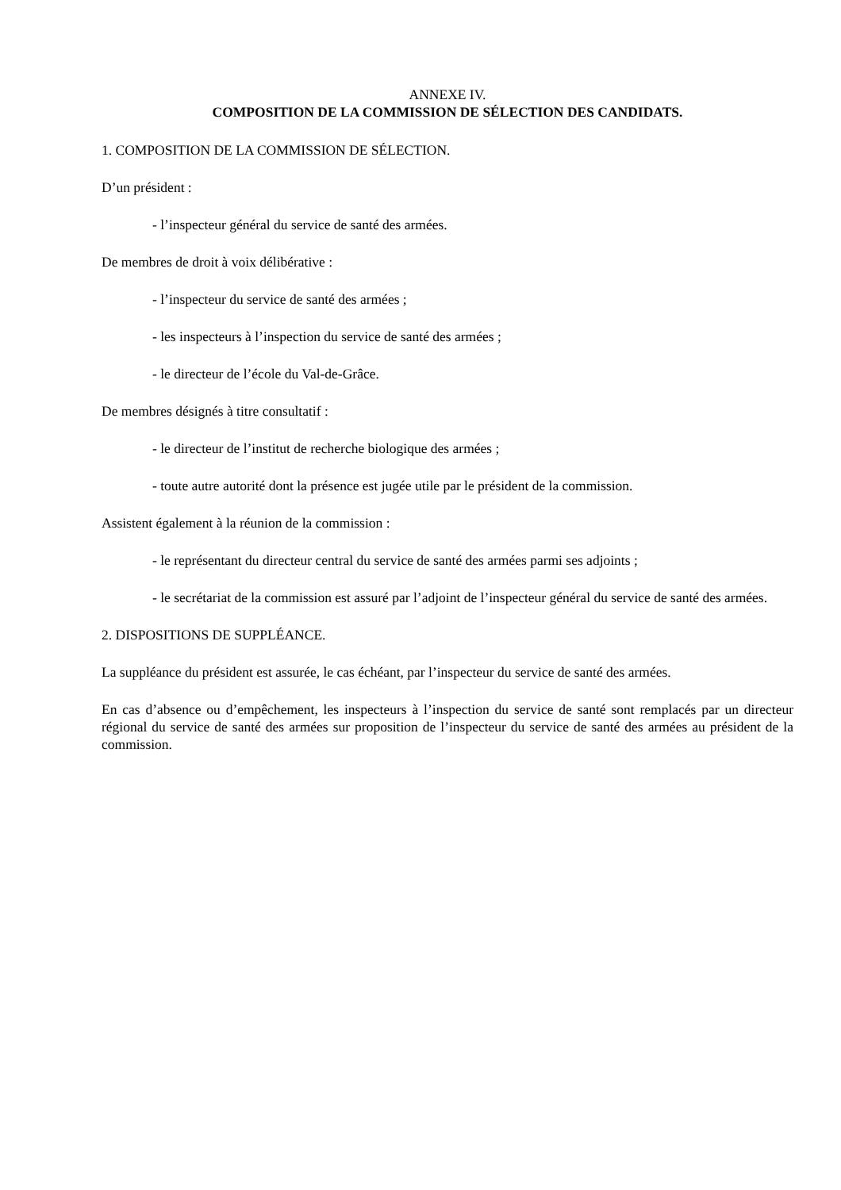ANNEXE IV.
COMPOSITION DE LA COMMISSION DE SÉLECTION DES CANDIDATS.
1. COMPOSITION DE LA COMMISSION DE SÉLECTION.
D’un président :
- l’inspecteur général du service de santé des armées.
De membres de droit à voix délibérative :
- l’inspecteur du service de santé des armées ;
- les inspecteurs à l’inspection du service de santé des armées ;
- le directeur de l’école du Val-de-Grâce.
De membres désignés à titre consultatif :
- le directeur de l’institut de recherche biologique des armées ;
- toute autre autorité dont la présence est jugée utile par le président de la commission.
Assistent également à la réunion de la commission :
- le représentant du directeur central du service de santé des armées parmi ses adjoints ;
- le secrétariat de la commission est assuré par l’adjoint de l’inspecteur général du service de santé des armées.
2. DISPOSITIONS DE SUPPLÉANCE.
La suppléance du président est assurée, le cas échéant, par l’inspecteur du service de santé des armées.
En cas d’absence ou d’empêchement, les inspecteurs à l’inspection du service de santé sont remplacés par un directeur régional du service de santé des armées sur proposition de l’inspecteur du service de santé des armées au président de la commission.